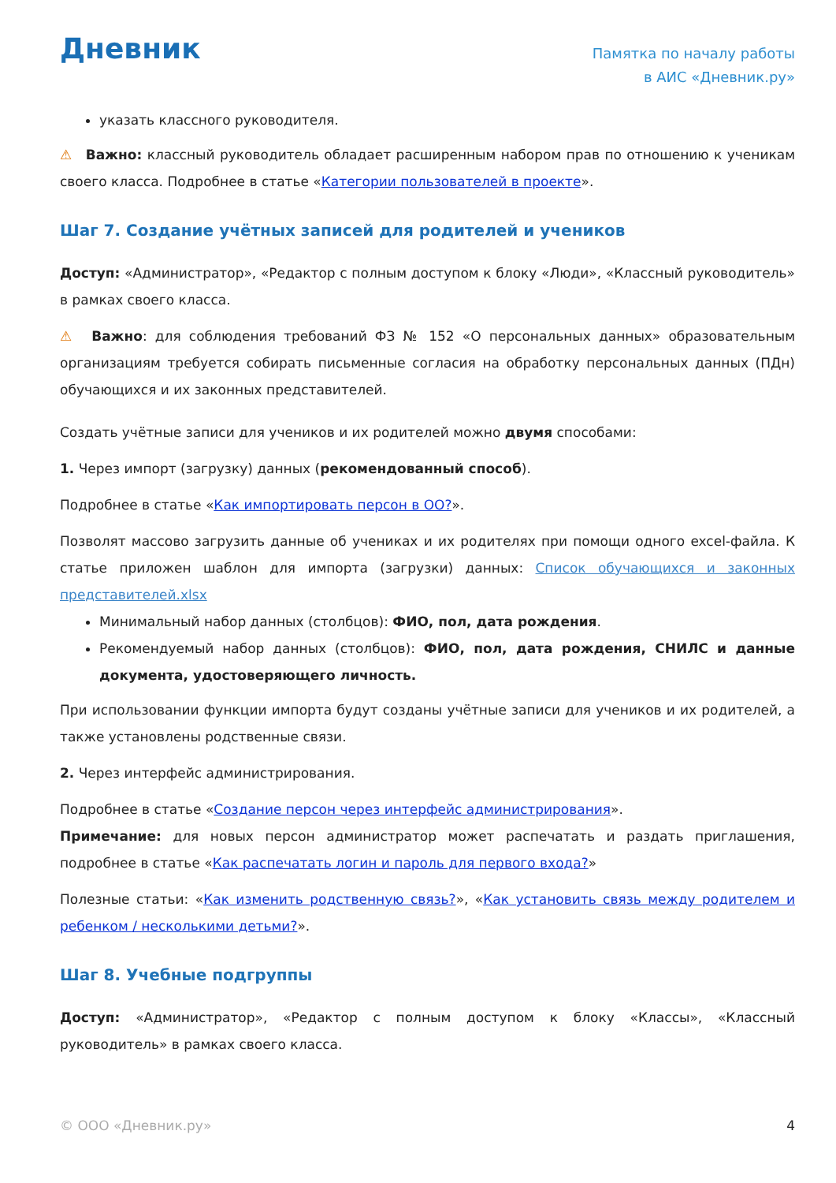Дневник
Памятка по началу работы
в АИС «Дневник.ру»
указать классного руководителя.
⚠ Важно: классный руководитель обладает расширенным набором прав по отношению к ученикам своего класса. Подробнее в статье «Категории пользователей в проекте».
Шаг 7. Создание учётных записей для родителей и учеников
Доступ: «Администратор», «Редактор с полным доступом к блоку «Люди», «Классный руководитель» в рамках своего класса.
⚠ Важно: для соблюдения требований ФЗ № 152 «О персональных данных» образовательным организациям требуется собирать письменные согласия на обработку персональных данных (ПДн) обучающихся и их законных представителей.
Создать учётные записи для учеников и их родителей можно двумя способами:
1. Через импорт (загрузку) данных (рекомендованный способ).
Подробнее в статье «Как импортировать персон в ОО?».
Позволят массово загрузить данные об учениках и их родителях при помощи одного excel-файла. К статье приложен шаблон для импорта (загрузки) данных: Список обучающихся и законных представителей.xlsx
Минимальный набор данных (столбцов): ФИО, пол, дата рождения.
Рекомендуемый набор данных (столбцов): ФИО, пол, дата рождения, СНИЛС и данные документа, удостоверяющего личность.
При использовании функции импорта будут созданы учётные записи для учеников и их родителей, а также установлены родственные связи.
2. Через интерфейс администрирования.
Подробнее в статье «Создание персон через интерфейс администрирования».
Примечание: для новых персон администратор может распечатать и раздать приглашения, подробнее в статье «Как распечатать логин и пароль для первого входа?»
Полезные статьи: «Как изменить родственную связь?», «Как установить связь между родителем и ребенком / несколькими детьми?».
Шаг 8. Учебные подгруппы
Доступ: «Администратор», «Редактор с полным доступом к блоку «Классы», «Классный руководитель» в рамках своего класса.
© ООО «Дневник.ру» 4